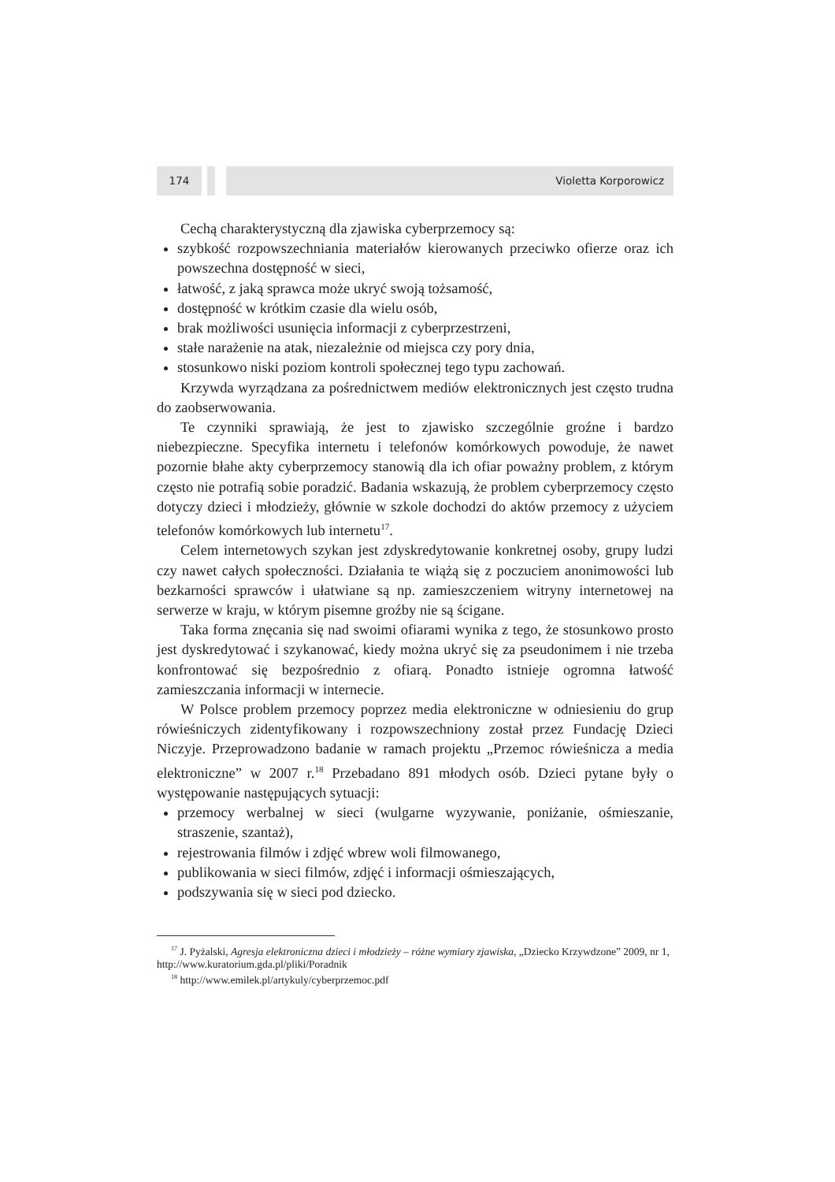174 Violetta Korporowicz
Cechą charakterystyczną dla zjawiska cyberprzemocy są:
szybkość rozpowszechniania materiałów kierowanych przeciwko ofierze oraz ich powszechna dostępność w sieci,
łatwość, z jaką sprawca może ukryć swoją tożsamość,
dostępność w krótkim czasie dla wielu osób,
brak możliwości usunięcia informacji z cyberprzestrzeni,
stałe narażenie na atak, niezależnie od miejsca czy pory dnia,
stosunkowo niski poziom kontroli społecznej tego typu zachowań.
Krzywda wyrządzana za pośrednictwem mediów elektronicznych jest często trudna do zaobserwowania.
Te czynniki sprawiają, że jest to zjawisko szczególnie groźne i bardzo niebezpieczne. Specyfika internetu i telefonów komórkowych powoduje, że nawet pozornie błahe akty cyberprzemocy stanowią dla ich ofiar poważny problem, z którym często nie potrafią sobie poradzić. Badania wskazują, że problem cyberprzemocy często dotyczy dzieci i młodzieży, głównie w szkole dochodzi do aktów przemocy z użyciem telefonów komórkowych lub internetu<sup>17</sup>.
Celem internetowych szykan jest zdyskredytowanie konkretnej osoby, grupy ludzi czy nawet całych społeczności. Działania te wiążą się z poczuciem anonimowości lub bezkarności sprawców i ułatwiane są np. zamieszczeniem witryny internetowej na serwerze w kraju, w którym pisemne groźby nie są ścigane.
Taka forma znęcania się nad swoimi ofiarami wynika z tego, że stosunkowo prosto jest dyskredytować i szykanować, kiedy można ukryć się za pseudonimem i nie trzeba konfrontować się bezpośrednio z ofiarą. Ponadto istnieje ogromna łatwość zamieszczania informacji w internecie.
W Polsce problem przemocy poprzez media elektroniczne w odniesieniu do grup rówieśniczych zidentyfikowany i rozpowszechniony został przez Fundację Dzieci Niczyje. Przeprowadzono badanie w ramach projektu „Przemoc rówieśnicza a media elektroniczne” w 2007 r.<sup>18</sup> Przebadano 891 młodych osób. Dzieci pytane były o występowanie następujących sytuacji:
przemocy werbalnej w sieci (wulgarne wyzywanie, poniżanie, ośmieszanie, straszenie, szantaż),
rejestrowania filmów i zdjęć wbrew woli filmowanego,
publikowania w sieci filmów, zdjęć i informacji ośmieszających,
podszywania się w sieci pod dziecko.
<sup>17</sup> J. Pyżalski, Agresja elektroniczna dzieci i młodzieży – różne wymiary zjawiska, „Dziecko Krzywdzone” 2009, nr 1, http://www.kuratorium.gda.pl/pliki/Poradnik
<sup>18</sup> http://www.emilek.pl/artykuly/cyberprzemoc.pdf